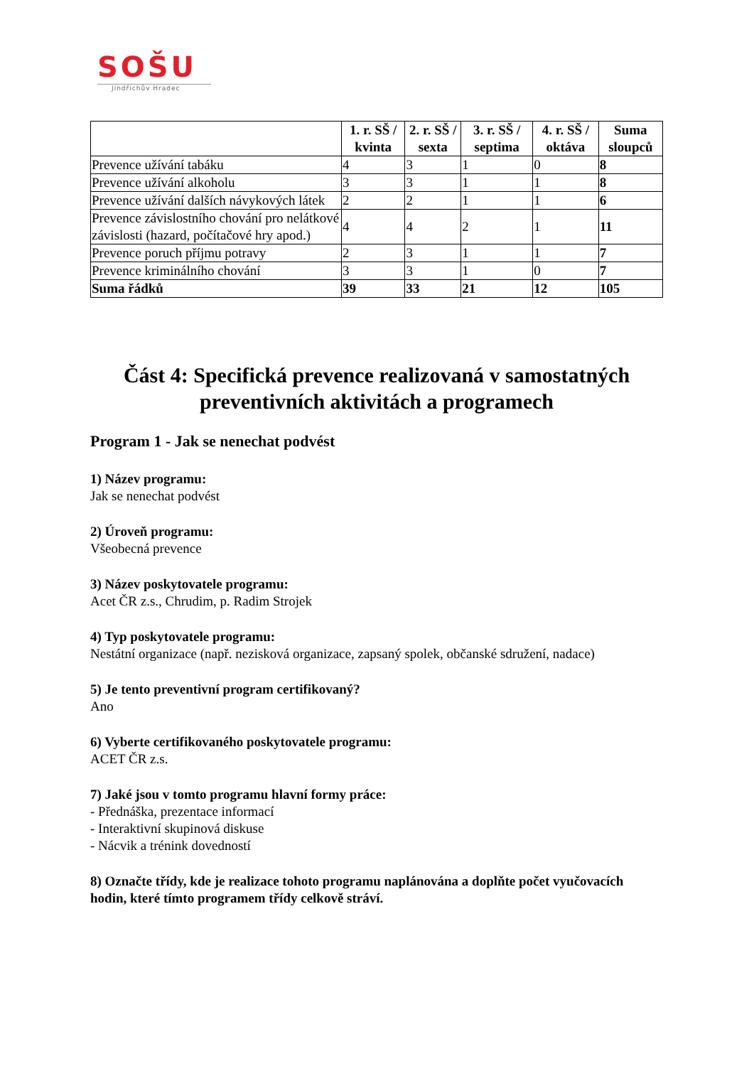SOŠU
Jindřichův Hradec
| | 1. r. SŠ / kvinta | 2. r. SŠ / sexta | 3. r. SŠ / septima | 4. r. SŠ / oktáva | Suma sloupců |
| --- | --- | --- | --- | --- | --- |
| Prevence užívání tabáku | 4 | 3 | 1 | 0 | 8 |
| Prevence užívání alkoholu | 3 | 3 | 1 | 1 | 8 |
| Prevence užívání dalších návykových látek | 2 | 2 | 1 | 1 | 6 |
| Prevence závislostního chování pro nelátkové závislosti (hazard, počítačové hry apod.) | 4 | 4 | 2 | 1 | 11 |
| Prevence poruch příjmu potravy | 2 | 3 | 1 | 1 | 7 |
| Prevence kriminálního chování | 3 | 3 | 1 | 0 | 7 |
| Suma řádků | 39 | 33 | 21 | 12 | 105 |
Část 4: Specifická prevence realizovaná v samostatných preventivních aktivitách a programech
Program 1 - Jak se nenechat podvést
1) Název programu:
Jak se nenechat podvést
2) Úroveň programu:
Všeobecná prevence
3) Název poskytovatele programu:
Acet ČR z.s., Chrudim, p. Radim Strojek
4) Typ poskytovatele programu:
Nestátní organizace (např. nezisková organizace, zapsaný spolek, občanské sdružení, nadace)
5) Je tento preventivní program certifikovaný?
Ano
6) Vyberte certifikovaného poskytovatele programu:
ACET ČR z.s.
7) Jaké jsou v tomto programu hlavní formy práce:
- Přednáška, prezentace informací
- Interaktivní skupinová diskuse
- Nácvik a trénink dovedností
8) Označte třídy, kde je realizace tohoto programu naplánována a doplňte počet vyučovacích hodin, které tímto programem třídy celkově stráví.